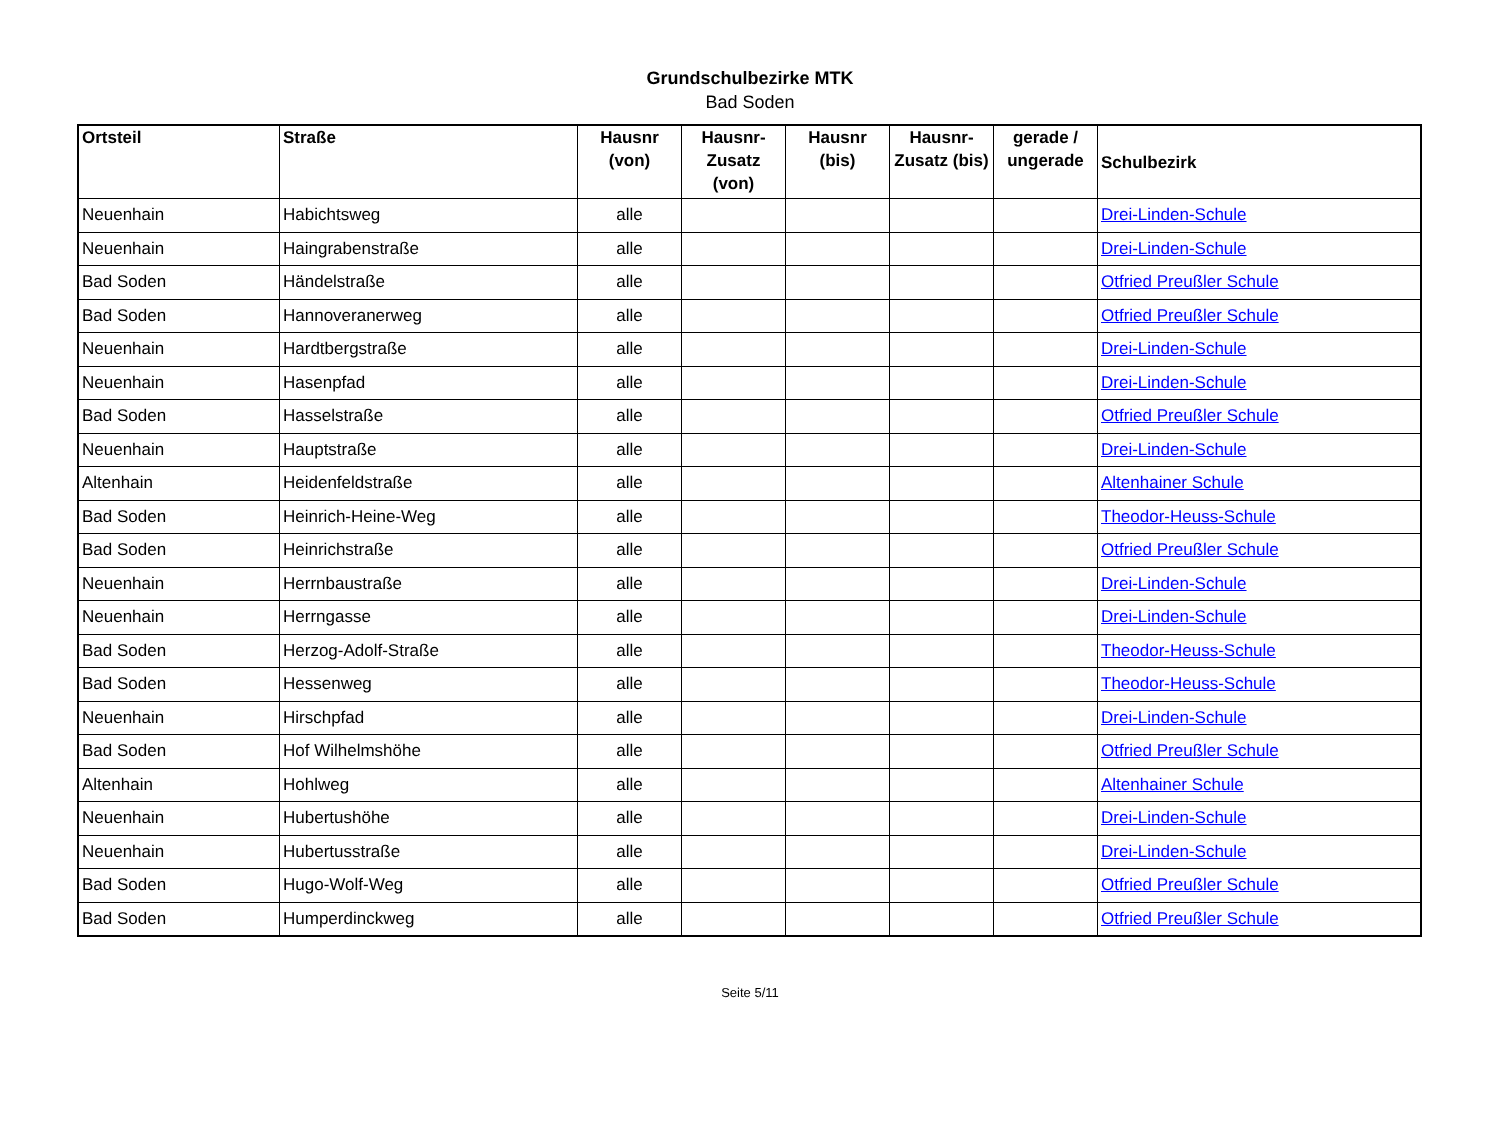Grundschulbezirke MTK
Bad Soden
| Ortsteil | Straße | Hausnr (von) | Hausnr-Zusatz (von) | Hausnr (bis) | Hausnr-Zusatz (bis) | gerade / ungerade | Schulbezirk |
| --- | --- | --- | --- | --- | --- | --- | --- |
| Neuenhain | Habichtsweg | alle | | | | | Drei-Linden-Schule |
| Neuenhain | Haingrabenstraße | alle | | | | | Drei-Linden-Schule |
| Bad Soden | Händelstraße | alle | | | | | Otfried Preußler Schule |
| Bad Soden | Hannoveranerweg | alle | | | | | Otfried Preußler Schule |
| Neuenhain | Hardtbergstraße | alle | | | | | Drei-Linden-Schule |
| Neuenhain | Hasenpfad | alle | | | | | Drei-Linden-Schule |
| Bad Soden | Hasselstraße | alle | | | | | Otfried Preußler Schule |
| Neuenhain | Hauptstraße | alle | | | | | Drei-Linden-Schule |
| Altenhain | Heidenfeldstraße | alle | | | | | Altenhainer Schule |
| Bad Soden | Heinrich-Heine-Weg | alle | | | | | Theodor-Heuss-Schule |
| Bad Soden | Heinrichstraße | alle | | | | | Otfried Preußler Schule |
| Neuenhain | Herrnbaustraße | alle | | | | | Drei-Linden-Schule |
| Neuenhain | Herrngasse | alle | | | | | Drei-Linden-Schule |
| Bad Soden | Herzog-Adolf-Straße | alle | | | | | Theodor-Heuss-Schule |
| Bad Soden | Hessenweg | alle | | | | | Theodor-Heuss-Schule |
| Neuenhain | Hirschpfad | alle | | | | | Drei-Linden-Schule |
| Bad Soden | Hof Wilhelmshöhe | alle | | | | | Otfried Preußler Schule |
| Altenhain | Hohlweg | alle | | | | | Altenhainer Schule |
| Neuenhain | Hubertushöhe | alle | | | | | Drei-Linden-Schule |
| Neuenhain | Hubertusstraße | alle | | | | | Drei-Linden-Schule |
| Bad Soden | Hugo-Wolf-Weg | alle | | | | | Otfried Preußler Schule |
| Bad Soden | Humperdinckweg | alle | | | | | Otfried Preußler Schule |
Seite 5/11